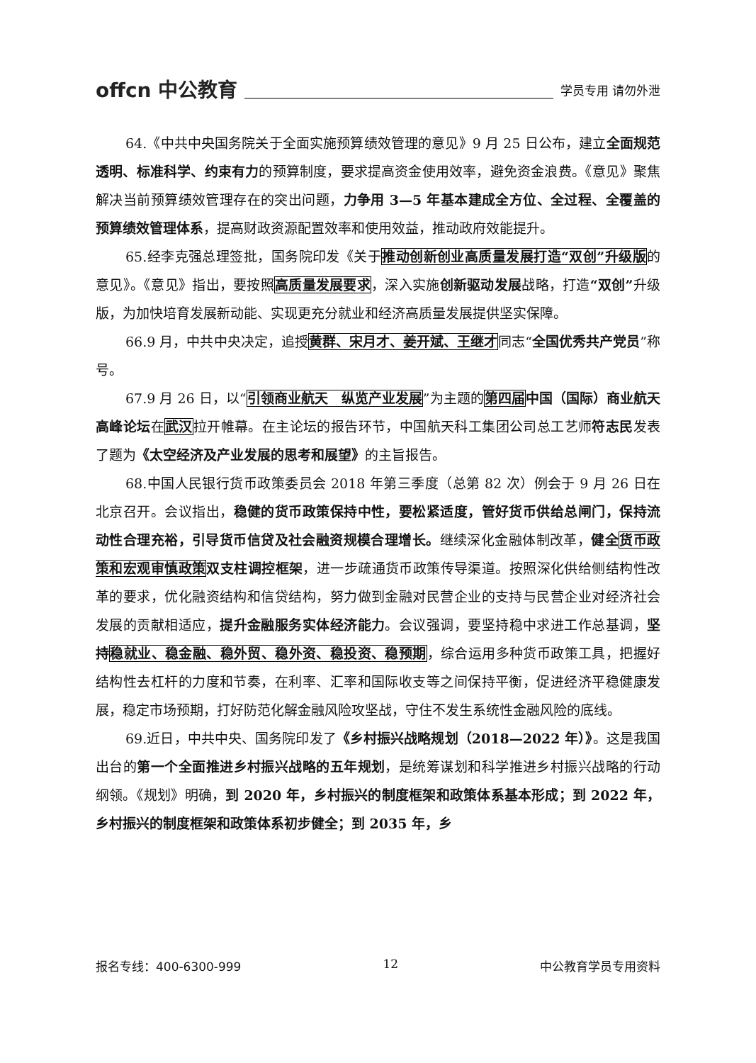offcn 中公教育 学员专用 请勿外泄
64.《中共中央国务院关于全面实施预算绩效管理的意见》9 月 25 日公布，建立全面规范透明、标准科学、约束有力的预算制度，要求提高资金使用效率，避免资金浪费。《意见》聚焦解决当前预算绩效管理存在的突出问题，力争用 3—5 年基本建成全方位、全过程、全覆盖的预算绩效管理体系，提高财政资源配置效率和使用效益，推动政府效能提升。
65.经李克强总理签批，国务院印发《关于推动创新创业高质量发展打造“双创”升级版的意见》。《意见》指出，要按照高质量发展要求，深入实施创新驱动发展战略，打造“双创”升级版，为加快培育发展新动能、实现更充分就业和经济高质量发展提供坚实保障。
66.9 月，中共中央决定，追授黄群、宋月才、姜开斌、王继才同志“全国优秀共产党员”称号。
67.9 月 26 日，以“引领商业航天　纵览产业发展”为主题的第四届 中国（国际）商业航天高峰论坛在武汉拉开帷幕。在主论坛的报告环节，中国航天科工集团公司总工艺师符志民发表了题为《太空经济及产业发展的思考和展望》的主旨报告。
68.中国人民银行货币政策委员会 2018 年第三季度（总第 82 次）例会于 9 月 26 日在北京召开。会议指出，稳健的货币政策保持中性，要松紧适度，管好货币供给总闸门，保持流动性合理充裕，引导货币信贷及社会融资规模合理增长。继续深化金融体制改革，健全 货币政策和宏观审慎政策 双支柱调控框架，进一步疏通货币政策传导渠道。按照深化供给侧结构性改革的要求，优化融资结构和信贷结构，努力做到金融对民营企业的支持与民营企业对经济社会发展的贡献相适应，提升金融服务实体经济能力。会议强调，要坚持稳中求进工作总基调，坚持 稳就业、稳金融、稳外贸、稳外资、稳投资、稳预期，综合运用多种货币政策工具，把握好结构性去杠杆的力度和节奏，在利率、汇率和国际收支等之间保持平衡，促进经济平稳健康发展，稳定市场预期，打好防范化解金融风险攻坚战，守住不发生系统性金融风险的底线。
69.近日，中共中央、国务院印发了《乡村振兴战略规划（2018—2022 年）》。这是我国出台的第一个全面推进乡村振兴战略的五年规划，是统筹谋划和科学推进乡村振兴战略的行动纲领。《规划》明确，到 2020 年，乡村振兴的制度框架和政策体系基本形成；到 2022 年，乡村振兴的制度框架和政策体系初步健全；到 2035 年，乡
报名专线：400-6300-999 12 中公教育学员专用资料